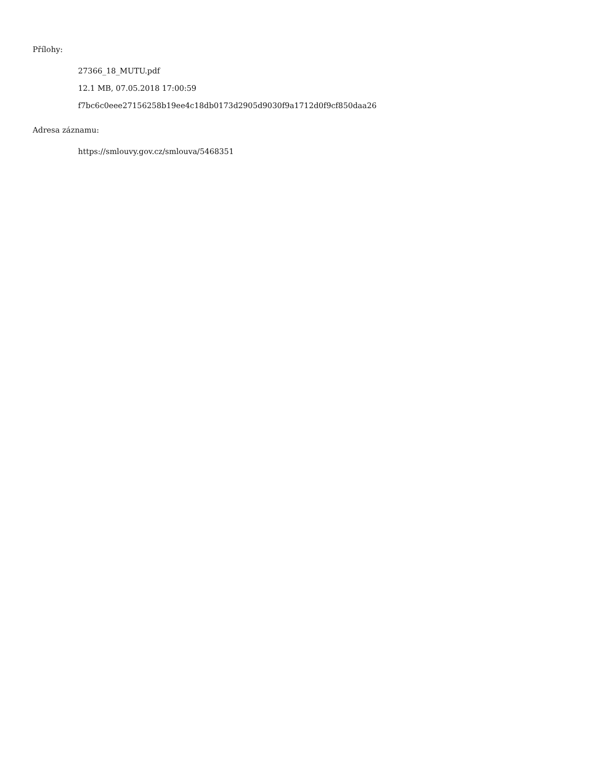Přílohy:
27366_18_MUTU.pdf
12.1 MB, 07.05.2018 17:00:59
f7bc6c0eee27156258b19ee4c18db0173d2905d9030f9a1712d0f9cf850daa26
Adresa záznamu:
https://smlouvy.gov.cz/smlouva/5468351